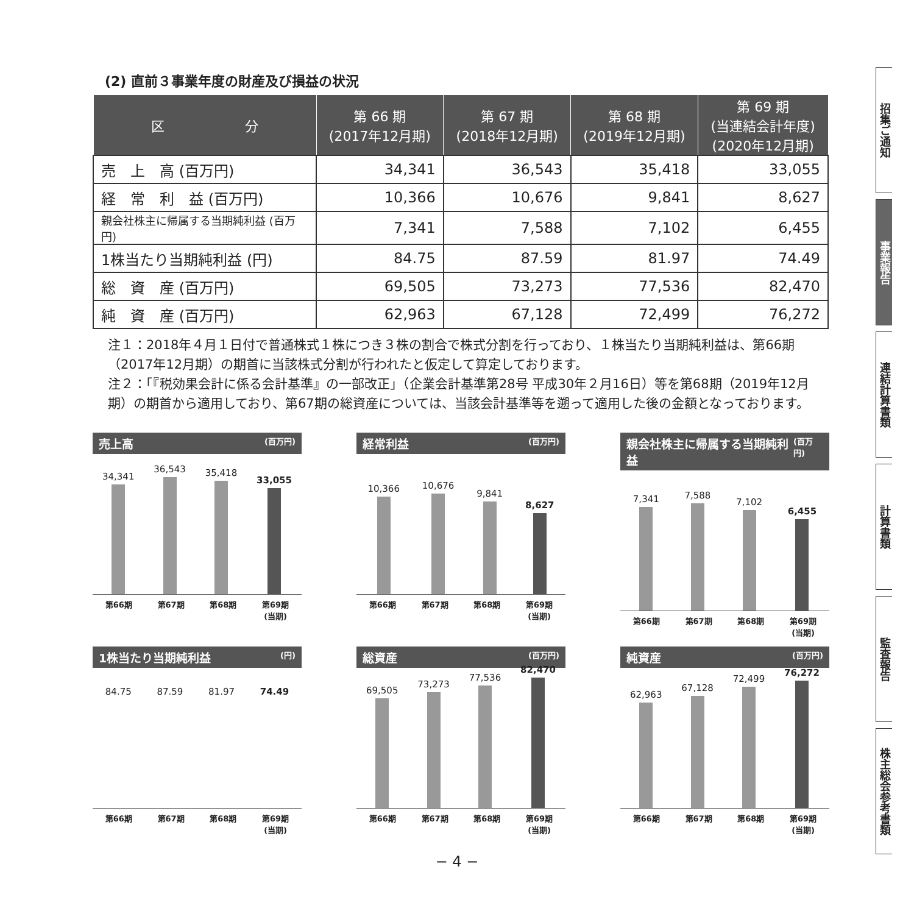(2) 直前３事業年度の財産及び損益の状況
| 区 分 | 第 66 期 (2017年12月期) | 第 67 期 (2018年12月期) | 第 68 期 (2019年12月期) | 第 69 期 (当連結会計年度) (2020年12月期) |
| --- | --- | --- | --- | --- |
| 売 上 高 (百万円) | 34,341 | 36,543 | 35,418 | 33,055 |
| 経 常 利 益 (百万円) | 10,366 | 10,676 | 9,841 | 8,627 |
| 親会社株主に帰属する当期純利益 (百万円) | 7,341 | 7,588 | 7,102 | 6,455 |
| 1株当たり当期純利益 (円) | 84.75 | 87.59 | 81.97 | 74.49 |
| 総 資 産 (百万円) | 69,505 | 73,273 | 77,536 | 82,470 |
| 純 資 産 (百万円) | 62,963 | 67,128 | 72,499 | 76,272 |
注１：2018年４月１日付で普通株式１株につき３株の割合で株式分割を行っており、１株当たり当期純利益は、第66期（2017年12月期）の期首に当該株式分割が行われたと仮定して算定しております。
注２：「『税効果会計に係る会計基準』の一部改正」（企業会計基準第28号 平成30年２月16日）等を第68期（2019年12月期）の期首から適用しており、第67期の総資産については、当該会計基準等を遡って適用した後の金額となっております。
売上高 (百万円)
34,341
36,543
35,418
33,055
第66期 第67期 第68期 第69期
(当期)
経常利益 (百万円)
10,366
10,676
9,841
8,627
第66期 第67期 第68期 第69期
(当期)
親会社株主に帰属する当期純利益 (百万円)
7,341
7,588
7,102
6,455
第66期 第67期 第68期 第69期
(当期)
1株当たり当期純利益 (円)
84.75 87.59 81.97 74.49
第66期 第67期 第68期 第69期
(当期)
総資産 (百万円)
69,505
73,273
77,536
82,470
第66期 第67期 第68期 第69期
(当期)
純資産 (百万円)
62,963
67,128
72,499
76,272
第66期 第67期 第68期 第69期
(当期)
招集ご通知
事業報告
連結計算書類
計算書類
監査報告
株主総会参考書類
− 4 −